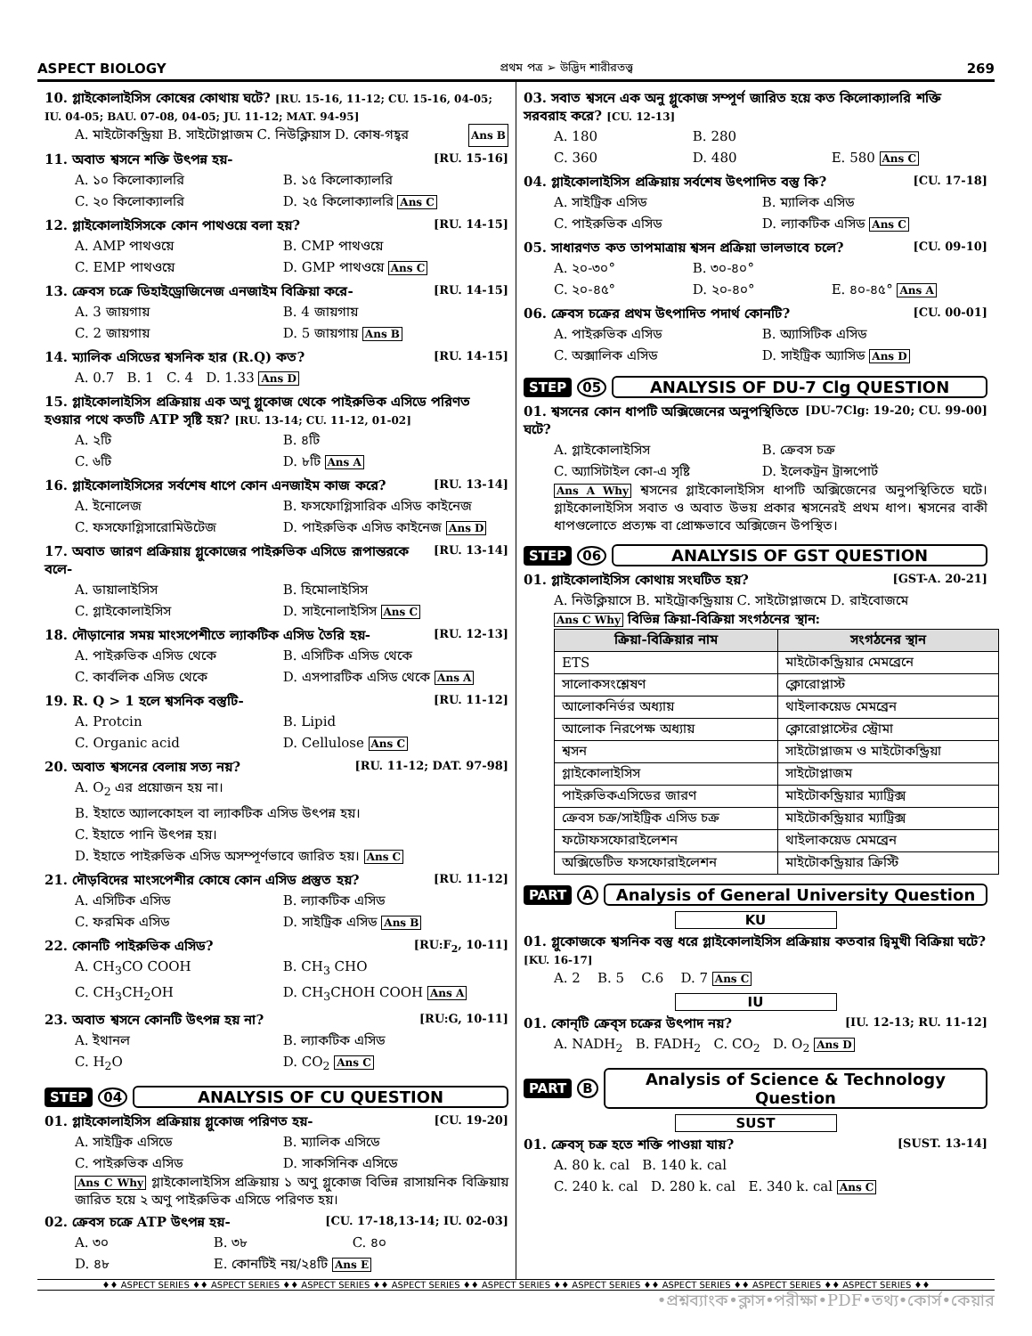ASPECT BIOLOGY প্রথম পত্র ➢ উদ্ভিদ শারীরতত্ত্ব 269
10. গ্লাইকোলাইসিস কোষের কোথায় ঘটে? [RU. 15-16, 11-12; CU. 15-16, 04-05; IU. 04-05; BAU. 07-08, 04-05; JU. 11-12; MAT. 94-95]
A. মাইটোকন্ড্রিয়া B. সাইটোপ্লাজম C. নিউক্লিয়াস D. কোষ-গহ্বর Ans B
11. অবাত শ্বসনে শক্তি উৎপন্ন হয়- [RU. 15-16]
A. ১০ কিলোক্যালরি B. ১৫ কিলোক্যালরি C. ২০ কিলোক্যালরি D. ২৫ কিলোক্যালরি Ans C
12. গ্লাইকোলাইসিসকে কোন পাথওয়ে বলা হয়? [RU. 14-15]
A. AMP পাথওয়ে B. CMP পাথওয়ে C. EMP পাথওয়ে D. GMP পাথওয়ে Ans C
13. ক্রেবস চক্রে ডিহাইড্রোজিনেজ এনজাইম বিক্রিয়া করে- [RU. 14-15]
A. 3 জায়গায় B. 4 জায়গায় C. 2 জায়গায় D. 5 জায়গায় Ans B
14. ম্যালিক এসিডের শ্বসনিক হার (R.Q) কত? [RU. 14-15]
A. 0.7 B. 1 C. 4 D. 1.33 Ans D
15. গ্লাইকোলাইসিস প্রক্রিয়ায় এক অণু গ্লুকোজ থেকে পাইরুভিক এসিডে পরিণত হওয়ার পথে কতটি ATP সৃষ্টি হয়? [RU. 13-14; CU. 11-12, 01-02]
A. ২টি B. ৪টি C. ৬টি D. ৮টি Ans A
16. গ্লাইকোলাইসিসের সর্বশেষ ধাপে কোন এনজাইম কাজ করে? [RU. 13-14]
A. ইনোলেজ B. ফসফোগ্লিসারিক এসিড কাইনেজ C. ফসফোগ্লিসারোমিউটেজ D. পাইরুভিক এসিড কাইনেজ Ans D
17. অবাত জারণ প্রক্রিয়ায় গ্লুকোজের পাইরুভিক এসিডে রূপান্তরকে বলে- [RU. 13-14]
A. ডায়ালাইসিস B. হিমোলাইসিস C. গ্লাইকোলাইসিস D. সাইনোলাইসিস Ans C
18. দৌড়ানোর সময় মাংসপেশীতে ল্যাকটিক এসিড তৈরি হয়- [RU. 12-13]
A. পাইরুভিক এসিড থেকে B. এসিটিক এসিড থেকে C. কার্বলিক এসিড থেকে D. এসপারটিক এসিড থেকে Ans A
19. R. Q > 1 হলে শ্বসনিক বস্তুটি- [RU. 11-12]
A. Protcin B. Lipid C. Organic acid D. Cellulose Ans C
20. অবাত শ্বসনের বেলায় সত্য নয়? [RU. 11-12; DAT. 97-98]
A. O<sub>2</sub> এর প্রয়োজন হয় না।
B. ইহাতে অ্যালকোহল বা ল্যাকটিক এসিড উৎপন্ন হয়।
C. ইহাতে পানি উৎপন্ন হয়।
D. ইহাতে পাইরুভিক এসিড অসম্পূর্ণভাবে জারিত হয়। Ans C
21. দৌড়বিদের মাংসপেশীর কোষে কোন এসিড প্রস্তুত হয়? [RU. 11-12]
A. এসিটিক এসিড B. ল্যাকটিক এসিড C. ফরমিক এসিড D. সাইট্রিক এসিড Ans B
22. কোনটি পাইরুভিক এসিড? [RU:F<sub>2</sub>, 10-11]
A. CH<sub>3</sub>CO COOH B. CH<sub>3</sub> CHO C. CH<sub>3</sub>CH<sub>2</sub>OH D. CH<sub>3</sub>CHOH COOH Ans A
23. অবাত শ্বসনে কোনটি উৎপন্ন হয় না? [RU:G, 10-11]
A. ইথানল B. ল্যাকটিক এসিড C. H<sub>2</sub>O D. CO<sub>2</sub> Ans C
STEP 04 ANALYSIS OF CU QUESTION
01. গ্লাইকোলাইসিস প্রক্রিয়ায় গ্লুকোজ পরিণত হয়- [CU. 19-20]
A. সাইট্রিক এসিডে B. ম্যালিক এসিডে C. পাইরুভিক এসিড D. সাকসিনিক এসিডে
Ans C Why গ্লাইকোলাইসিস প্রক্রিয়ায় ১ অণু গ্লুকোজ বিভিন্ন রাসায়নিক বিক্রিয়ায় জারিত হয়ে ২ অণু পাইরুভিক এসিডে পরিণত হয়।
02. ক্রেবস চক্রে ATP উৎপন্ন হয়- [CU. 17-18,13-14; IU. 02-03]
A. ৩০ B. ৩৮ C. ৪০ D. ৪৮ E. কোনটিই নয়/২৪টি Ans E
03. সবাত শ্বসনে এক অনু গ্লুকোজ সম্পূর্ণ জারিত হয়ে কত কিলোক্যালরি শক্তি সরবরাহ করে? [CU. 12-13]
A. 180 B. 280 C. 360 D. 480 E. 580 Ans C
04. গ্লাইকোলাইসিস প্রক্রিয়ায় সর্বশেষ উৎপাদিত বস্তু কি? [CU. 17-18]
A. সাইট্রিক এসিড B. ম্যালিক এসিড C. পাইরুভিক এসিড D. ল্যাকটিক এসিড Ans C
05. সাধারণত কত তাপমাত্রায় শ্বসন প্রক্রিয়া ভালভাবে চলে? [CU. 09-10]
A. ২০-৩০° B. ৩০-৪০° C. ২০-৪৫° D. ২০-৪০° E. ৪০-৪৫° Ans A
06. ক্রেবস চক্রের প্রথম উৎপাদিত পদার্থ কোনটি? [CU. 00-01]
A. পাইরুভিক এসিড B. অ্যাসিটিক এসিড C. অক্সালিক এসিড D. সাইট্রিক অ্যাসিড Ans D
STEP 05 ANALYSIS OF DU-7 Clg QUESTION
01. শ্বসনের কোন ধাপটি অক্সিজেনের অনুপস্থিতিতে ঘটে? [DU-7Clg: 19-20; CU. 99-00]
A. গ্লাইকোলাইসিস B. ক্রেবস চক্র C. অ্যাসিটাইল কো-এ সৃষ্টি D. ইলেকট্রন ট্রান্সপোর্ট
Ans A Why শ্বসনের গ্লাইকোলাইসিস ধাপটি অক্সিজেনের অনুপস্থিতিতে ঘটে। গ্লাইকোলাইসিস সবাত ও অবাত উভয় প্রকার শ্বসনেরই প্রথম ধাপ। শ্বসনের বাকী ধাপগুলোতে প্রত্যক্ষ বা প্রোক্ষভাবে অক্সিজেন উপস্থিত।
STEP 06 ANALYSIS OF GST QUESTION
01. গ্লাইকোলাইসিস কোথায় সংঘটিত হয়? [GST-A. 20-21]
A. নিউক্লিয়াসে B. মাইট্রোকন্ড্রিয়ায় C. সাইটোপ্লাজমে D. রাইবোজমে
Ans C Why বিভিন্ন ক্রিয়া-বিক্রিয়া সংগঠনের স্থান:
| ক্রিয়া-বিক্রিয়ার নাম | সংগঠনের স্থান |
| --- | --- |
| ETS | মাইটোকন্ড্রিয়ার মেমব্রেনে |
| সালোকসংশ্লেষণ | ক্লোরোপ্লাস্ট |
| আলোকনির্ভর অধ্যায় | থাইলাকয়েড মেমব্রেন |
| আলোক নিরপেক্ষ অধ্যায় | ক্লোরোপ্লাস্টের স্ট্রোমা |
| শ্বসন | সাইটোপ্লাজম ও মাইটোকন্ড্রিয়া |
| গ্লাইকোলাইসিস | সাইটোপ্লাজম |
| পাইরুভিকএসিডের জারণ | মাইটোকন্ড্রিয়ার ম্যাট্রিক্স |
| ক্রেবস চক্র/সাইট্রিক এসিড চক্র | মাইটোকন্ড্রিয়ার ম্যাট্রিক্স |
| ফটোফসফোরাইলেশন | থাইলাকয়েড মেমব্রেন |
| অক্সিডেটিভ ফসফোরাইলেশন | মাইটোকন্ড্রিয়ার ক্রিস্টি |
PART A Analysis of General University Question
KU
01. গ্লুকোজকে শ্বসনিক বস্তু ধরে গ্লাইকোলাইসিস প্রক্রিয়ায় কতবার দ্বিমুখী বিক্রিয়া ঘটে? [KU. 16-17]
A. 2 B. 5 C.6 D. 7 Ans C
IU
01. কোন্‌টি ক্রেব্‌স চক্রের উৎপাদ নয়? [IU. 12-13; RU. 11-12]
A. NADH<sub>2</sub> B. FADH<sub>2</sub> C. CO<sub>2</sub> D. O<sub>2</sub> Ans D
PART B Analysis of Science & Technology Question
SUST
01. ক্রেবস্ চক্র হতে শক্তি পাওয়া যায়? [SUST. 13-14]
A. 80 k. cal B. 140 k. cal
C. 240 k. cal D. 280 k. cal E. 340 k. cal Ans C
♦♦ ASPECT SERIES ♦♦ ASPECT SERIES ♦♦ ASPECT SERIES ♦♦ ASPECT SERIES ♦♦ ASPECT SERIES ♦♦ ASPECT SERIES ♦♦ ASPECT SERIES ♦♦ ASPECT SERIES ♦♦ ASPECT SERIES ♦♦
•প্রশ্নব্যাংক•ক্লাস•পরীক্ষা•PDF•তথ্য•কোর্স•কেয়ার